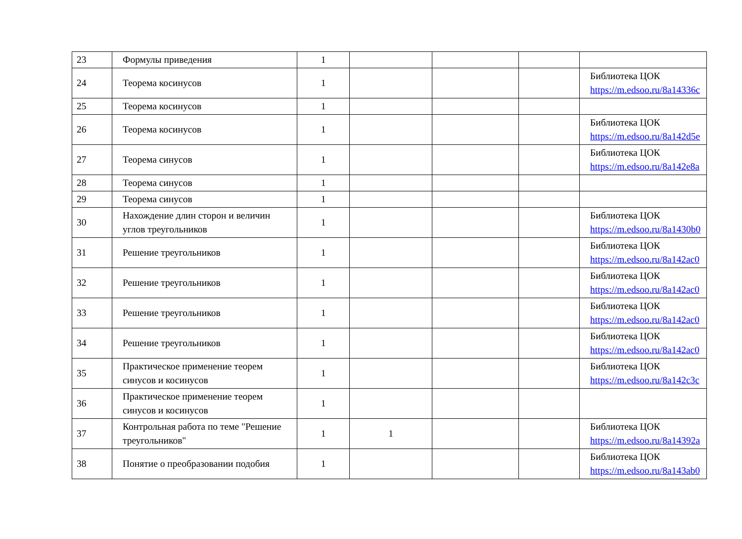| 23 | Формулы приведения | 1 | | | | |
| 24 | Теорема косинусов | 1 | | | | Библиотека ЦОК https://m.edsoo.ru/8a14336c |
| 25 | Теорема косинусов | 1 | | | | |
| 26 | Теорема косинусов | 1 | | | | Библиотека ЦОК https://m.edsoo.ru/8a142d5e |
| 27 | Теорема синусов | 1 | | | | Библиотека ЦОК https://m.edsoo.ru/8a142e8a |
| 28 | Теорема синусов | 1 | | | | |
| 29 | Теорема синусов | 1 | | | | |
| 30 | Нахождение длин сторон и величин углов треугольников | 1 | | | | Библиотека ЦОК https://m.edsoo.ru/8a1430b0 |
| 31 | Решение треугольников | 1 | | | | Библиотека ЦОК https://m.edsoo.ru/8a142ac0 |
| 32 | Решение треугольников | 1 | | | | Библиотека ЦОК https://m.edsoo.ru/8a142ac0 |
| 33 | Решение треугольников | 1 | | | | Библиотека ЦОК https://m.edsoo.ru/8a142ac0 |
| 34 | Решение треугольников | 1 | | | | Библиотека ЦОК https://m.edsoo.ru/8a142ac0 |
| 35 | Практическое применение теорем синусов и косинусов | 1 | | | | Библиотека ЦОК https://m.edsoo.ru/8a142c3c |
| 36 | Практическое применение теорем синусов и косинусов | 1 | | | | |
| 37 | Контрольная работа по теме "Решение треугольников" | 1 | 1 | | | Библиотека ЦОК https://m.edsoo.ru/8a14392a |
| 38 | Понятие о преобразовании подобия | 1 | | | | Библиотека ЦОК https://m.edsoo.ru/8a143ab0 |